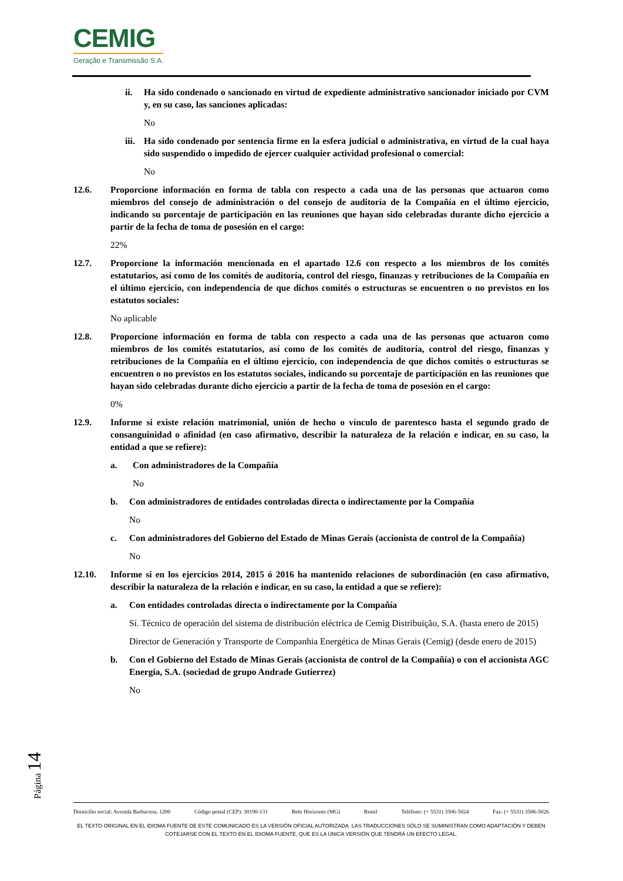CEMIG
Geração e Transmissão S.A.
ii. Ha sido condenado o sancionado en virtud de expediente administrativo sancionador iniciado por CVM y, en su caso, las sanciones aplicadas:
No
iii.
Ha sido condenado por sentencia firme en la esfera judicial o administrativa, en virtud de la cual haya sido suspendido o impedido de ejercer cualquier actividad profesional o comercial:
No
12.6. Proporcione información en forma de tabla con respecto a cada una de las personas que actuaron como miembros del consejo de administración o del consejo de auditoría de la Compañía en el último ejercicio, indicando su porcentaje de participación en las reuniones que hayan sido celebradas durante dicho ejercicio a partir de la fecha de toma de posesión en el cargo:
22%
12.7. Proporcione la información mencionada en el apartado 12.6 con respecto a los miembros de los comités estatutarios, así como de los comités de auditoría, control del riesgo, finanzas y retribuciones de la Compañía en el último ejercicio, con independencia de que dichos comités o estructuras se encuentren o no previstos en los estatutos sociales:
No aplicable
12.8. Proporcione información en forma de tabla con respecto a cada una de las personas que actuaron como miembros de los comités estatutarios, así como de los comités de auditoría, control del riesgo, finanzas y retribuciones de la Compañía en el último ejercicio, con independencia de que dichos comités o estructuras se encuentren o no previstos en los estatutos sociales, indicando su porcentaje de participación en las reuniones que hayan sido celebradas durante dicho ejercicio a partir de la fecha de toma de posesión en el cargo:
0%
12.9. Informe si existe relación matrimonial, unión de hecho o vínculo de parentesco hasta el segundo grado de consanguinidad o afinidad (en caso afirmativo, describir la naturaleza de la relación e indicar, en su caso, la entidad a que se refiere):
a. Con administradores de la Compañía
No
b. Con administradores de entidades controladas directa o indirectamente por la Compañía
No
c. Con administradores del Gobierno del Estado de Minas Gerais (accionista de control de la Compañía)
No
12.10. Informe si en los ejercicios 2014, 2015 ó 2016 ha mantenido relaciones de subordinación (en caso afirmativo, describir la naturaleza de la relación e indicar, en su caso, la entidad a que se refiere):
a. Con entidades controladas directa o indirectamente por la Compañía
Sí. Técnico de operación del sistema de distribución eléctrica de Cemig Distribuição, S.A. (hasta enero de 2015)
Director de Generación y Transporte de Companhia Energética de Minas Gerais (Cemig) (desde enero de 2015)
b. Con el Gobierno del Estado de Minas Gerais (accionista de control de la Compañía) o con el accionista AGC Energia, S.A. (sociedad de grupo Andrade Gutierrez)
No
Página 14
Domicilio social: Avenida Barbacena, 1200 Código postal (CEP): 30190-131 Belo Horizonte (MG) Brasil Teléfono: (+ 5531) 3506-5024 Fax: (+ 5531) 3506-5026
EL TEXTO ORIGINAL EN EL IDIOMA FUENTE DE ESTE COMUNICADO ES LA VERSIÓN OFICIAL AUTORIZADA. LAS TRADUCCIONES SÓLO SE SUMINISTRAN COMO ADAPTACIÓN Y DEBEN COTEJARSE CON EL TEXTO EN EL IDIOMA FUENTE, QUE ES LA ÚNICA VERSIÓN QUE TENDRÁ UN EFECTO LEGAL.